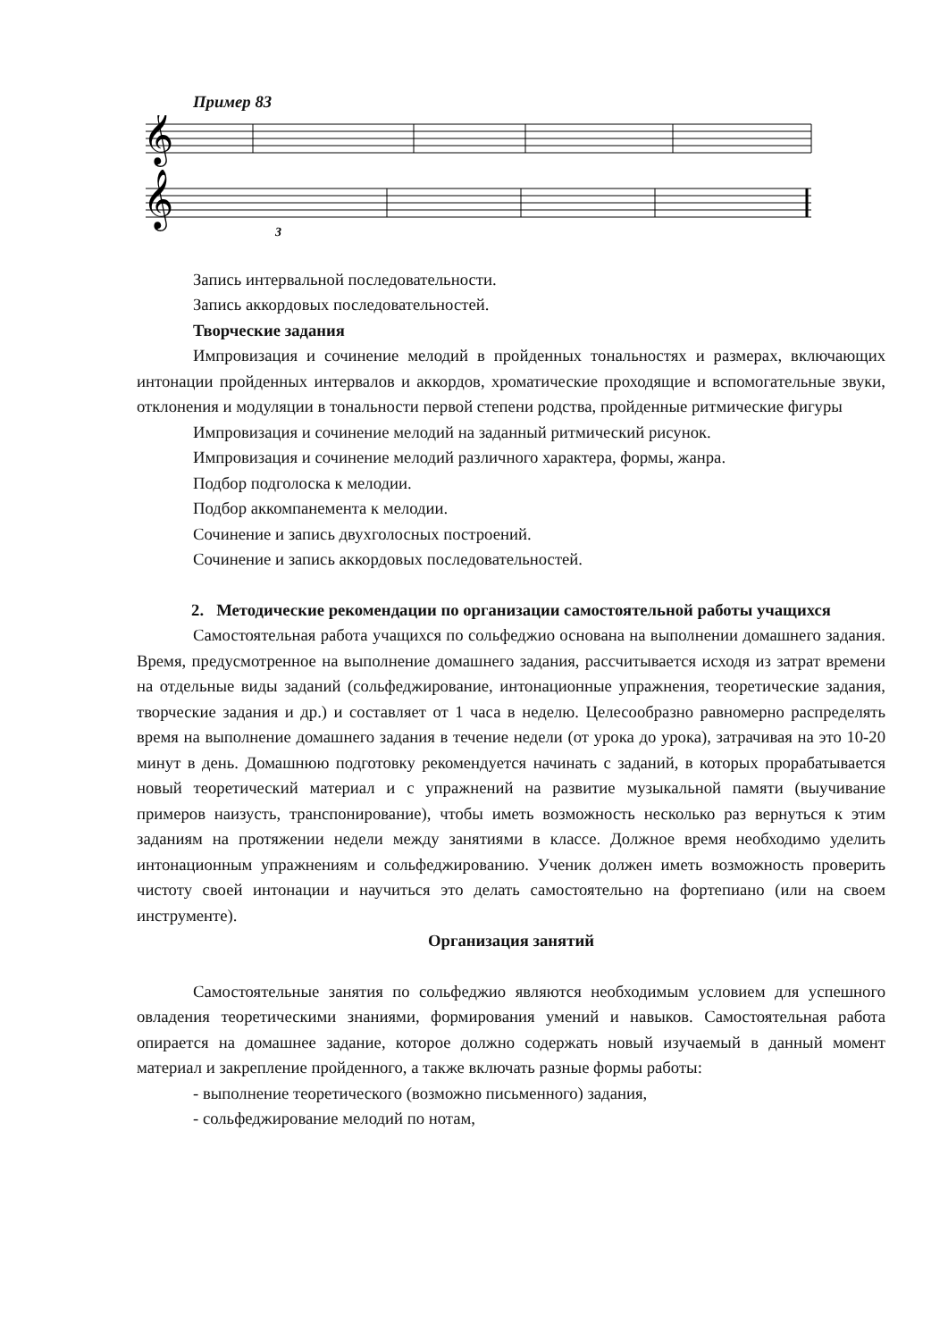Пример 83
𝄞
𝄞
3
Запись интервальной последовательности.
Запись аккордовых последовательностей.
Творческие задания
Импровизация и сочинение мелодий в пройденных тональностях и размерах, включающих интонации пройденных интервалов и аккордов, хроматические проходящие и вспомогательные звуки, отклонения и модуляции в тональности первой степени родства, пройденные ритмические фигуры
Импровизация и сочинение мелодий на заданный ритмический рисунок.
Импровизация и сочинение мелодий различного характера, формы, жанра.
Подбор подголоска к мелодии.
Подбор аккомпанемента к мелодии.
Сочинение и запись двухголосных построений.
Сочинение и запись аккордовых последовательностей.
2. Методические рекомендации по организации самостоятельной работы учащихся
Самостоятельная работа учащихся по сольфеджио основана на выполнении домашнего задания. Время, предусмотренное на выполнение домашнего задания, рассчитывается исходя из затрат времени на отдельные виды заданий (сольфеджирование, интонационные упражнения, теоретические задания, творческие задания и др.) и составляет от 1 часа в неделю. Целесообразно равномерно распределять время на выполнение домашнего задания в течение недели (от урока до урока), затрачивая на это 10-20 минут в день. Домашнюю подготовку рекомендуется начинать с заданий, в которых прорабатывается новый теоретический материал и с упражнений на развитие музыкальной памяти (выучивание примеров наизусть, транспонирование), чтобы иметь возможность несколько раз вернуться к этим заданиям на протяжении недели между занятиями в классе. Должное время необходимо уделить интонационным упражнениям и сольфеджированию. Ученик должен иметь возможность проверить чистоту своей интонации и научиться это делать самостоятельно на фортепиано (или на своем инструменте).
Организация занятий
Самостоятельные занятия по сольфеджио являются необходимым условием для успешного овладения теоретическими знаниями, формирования умений и навыков. Самостоятельная работа опирается на домашнее задание, которое должно содержать новый изучаемый в данный момент материал и закрепление пройденного, а также включать разные формы работы:
- выполнение теоретического (возможно письменного) задания,
- сольфеджирование мелодий по нотам,